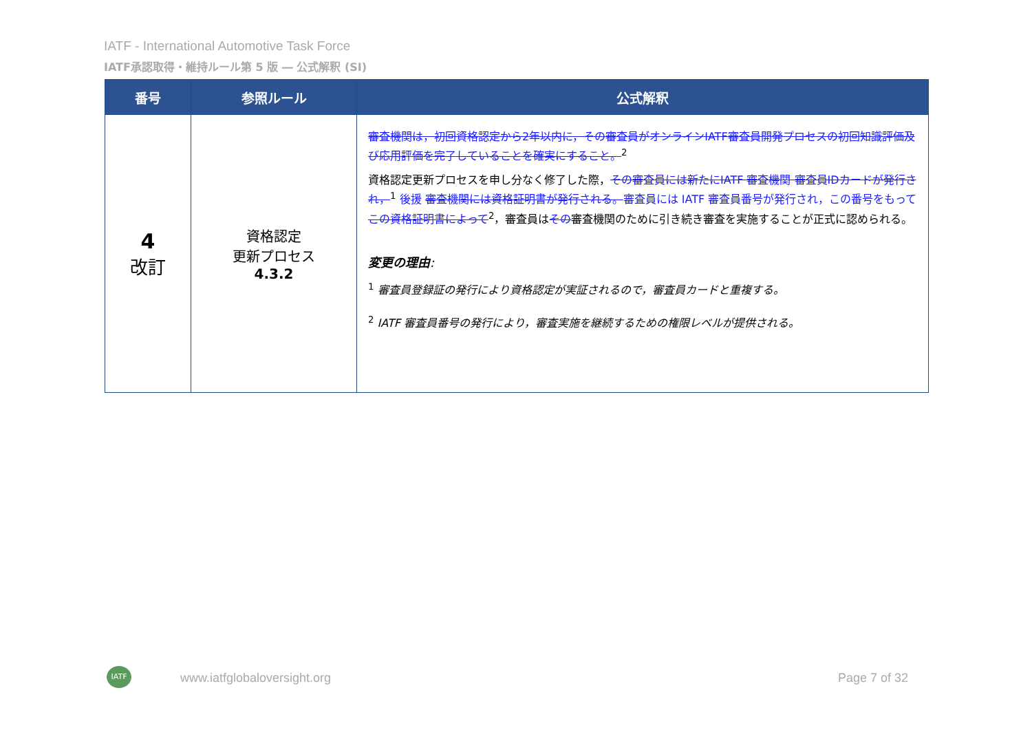IATF - International Automotive Task Force
IATF承認取得・維持ルール第 5 版 ― 公式解釈 (SI)
| 番号 | 参照ルール | 公式解釈 |
| --- | --- | --- |
| 4 改訂 | 資格認定 更新プロセス 4.3.2 | 審査機関は，初回資格認定から2年以内に，その審査員がオンラインIATF審査員開発プロセスの初回知識評価及び応用評価を完了していることを確実にすること。<sup>2</sup> 資格認定更新プロセスを申し分なく修了した際， その審査員には新たにIATF 審査機関 審査員IDカードが発行され，<sup>1</sup> 後援 審査機関には資格証明書が発行される。 審査員には IATF 審査員番号が発行され，この番号をもって この資格証明書によって<sup>2</sup>，審査員は その 審査機関のために引き続き審査を実施することが正式に認められる。 変更の理由 : <sup>1</sup> 審査員登録証の発行により資格認定が実証されるので，審査員カードと重複する。 <sup>2</sup> IATF 審査員番号の発行により，審査実施を継続するための権限レベルが提供される。 |
IATF
www.iatfglobaloversight.org Page 7 of 32